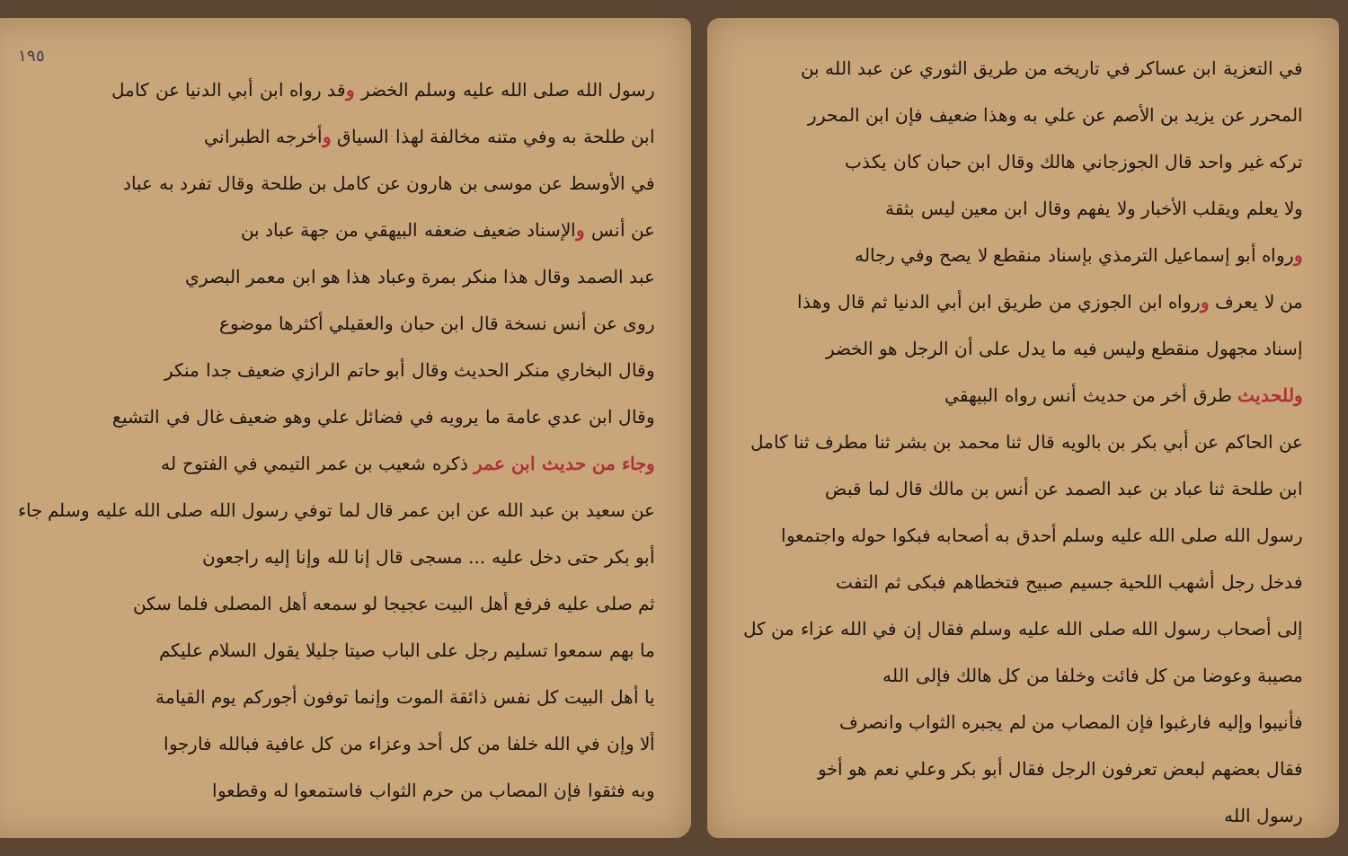في التعزية ابن عساكر في تاريخه من طريق الثوري عن عبد الله بن
المحرر عن يزيد بن الأصم عن علي به وهذا ضعيف فإن ابن المحرر
تركه غير واحد قال الجوزجاني هالك وقال ابن حبان كان يكذب
ولا يعلم ويقلب الأخبار ولا يفهم وقال ابن معين ليس بثقة
ورواه أبو إسماعيل الترمذي بإسناد منقطع لا يصح وفي رجاله
من لا يعرف ورواه ابن الجوزي من طريق ابن أبي الدنيا ثم قال وهذا
إسناد مجهول منقطع وليس فيه ما يدل على أن الرجل هو الخضر
وللحديث طرق أخر من حديث أنس رواه البيهقي
عن الحاكم عن أبي بكر بن بالويه قال ثنا محمد بن بشر ثنا مطرف ثنا كامل
ابن طلحة ثنا عباد بن عبد الصمد عن أنس بن مالك قال لما قبض
رسول الله صلى الله عليه وسلم أحدق به أصحابه فبكوا حوله واجتمعوا
فدخل رجل أشهب اللحية جسيم صبيح فتخطاهم فبكى ثم التفت
إلى أصحاب رسول الله صلى الله عليه وسلم فقال إن في الله عزاء من كل
مصيبة وعوضا من كل فائت وخلفا من كل هالك فإلى الله
فأنيبوا وإليه فارغبوا فإن المصاب من لم يجبره الثواب وانصرف
فقال بعضهم لبعض تعرفون الرجل فقال أبو بكر وعلي نعم هو أخو
رسول الله
١٩٥
رسول الله صلى الله عليه وسلم الخضر وقد رواه ابن أبي الدنيا عن كامل
ابن طلحة به وفي متنه مخالفة لهذا السياق وأخرجه الطبراني
في الأوسط عن موسى بن هارون عن كامل بن طلحة وقال تفرد به عباد
عن أنس والإسناد ضعيف ضعفه البيهقي من جهة عباد بن
عبد الصمد وقال هذا منكر بمرة وعباد هذا هو ابن معمر البصري
روى عن أنس نسخة قال ابن حبان والعقيلي أكثرها موضوع
وقال البخاري منكر الحديث وقال أبو حاتم الرازي ضعيف جدا منكر
وقال ابن عدي عامة ما يرويه في فضائل علي وهو ضعيف غال في التشيع
وجاء من حديث ابن عمر ذكره شعيب بن عمر التيمي في الفتوح له
عن سعيد بن عبد الله عن ابن عمر قال لما توفي رسول الله صلى الله عليه وسلم جاء
أبو بكر حتى دخل عليه ... مسجى قال إنا لله وإنا إليه راجعون
ثم صلى عليه فرفع أهل البيت عجيجا لو سمعه أهل المصلى فلما سكن
ما بهم سمعوا تسليم رجل على الباب صيتا جليلا يقول السلام عليكم
يا أهل البيت كل نفس ذائقة الموت وإنما توفون أجوركم يوم القيامة
ألا وإن في الله خلفا من كل أحد وعزاء من كل عافية فبالله فارجوا
وبه فثقوا فإن المصاب من حرم الثواب فاستمعوا له وقطعوا